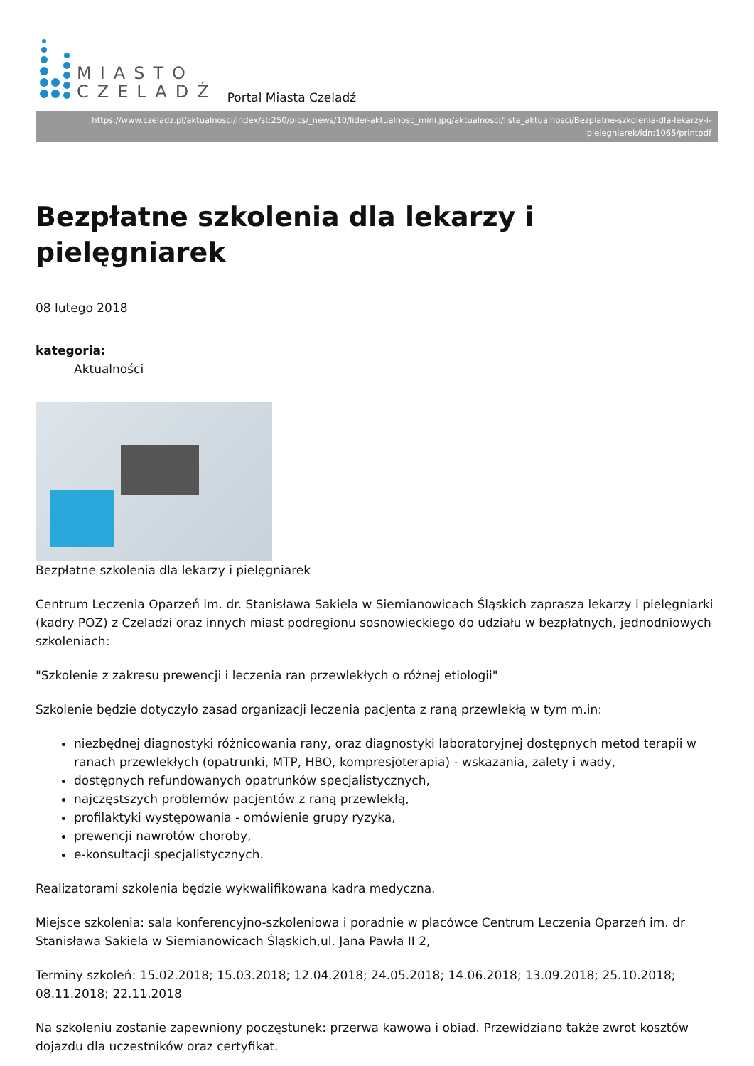MIASTO
CZELADŹ
Portal Miasta Czeladź
https://www.czeladz.pl/aktualnosci/index/st:250/pics/_news/10/lider-aktualnosc_mini.jpg/aktualnosci/lista_aktualnosci/Bezplatne-szkolenia-dla-lekarzy-i-pielegniarek/idn:1065/printpdf
Bezpłatne szkolenia dla lekarzy i pielęgniarek
08 lutego 2018
kategoria:
Aktualności
Bezpłatne szkolenia dla lekarzy i pielęgniarek
Centrum Leczenia Oparzeń im. dr. Stanisława Sakiela w Siemianowicach Śląskich zaprasza lekarzy i pielęgniarki (kadry POZ) z Czeladzi oraz innych miast podregionu sosnowieckiego do udziału w bezpłatnych, jednodniowych szkoleniach:
"Szkolenie z zakresu prewencji i leczenia ran przewlekłych o różnej etiologii"
Szkolenie będzie dotyczyło zasad organizacji leczenia pacjenta z raną przewlekłą w tym m.in:
niezbędnej diagnostyki różnicowania rany, oraz diagnostyki laboratoryjnej dostępnych metod terapii w ranach przewlekłych (opatrunki, MTP, HBO, kompresjoterapia) - wskazania, zalety i wady,
dostępnych refundowanych opatrunków specjalistycznych,
najczęstszych problemów pacjentów z raną przewlekłą,
profilaktyki występowania - omówienie grupy ryzyka,
prewencji nawrotów choroby,
e-konsultacji specjalistycznych.
Realizatorami szkolenia będzie wykwalifikowana kadra medyczna.
Miejsce szkolenia: sala konferencyjno-szkoleniowa i poradnie w placówce Centrum Leczenia Oparzeń im. dr Stanisława Sakiela w Siemianowicach Śląskich,ul. Jana Pawła II 2,
Terminy szkoleń: 15.02.2018; 15.03.2018; 12.04.2018; 24.05.2018; 14.06.2018; 13.09.2018; 25.10.2018; 08.11.2018; 22.11.2018
Na szkoleniu zostanie zapewniony poczęstunek: przerwa kawowa i obiad. Przewidziano także zwrot kosztów dojazdu dla uczestników oraz certyfikat.